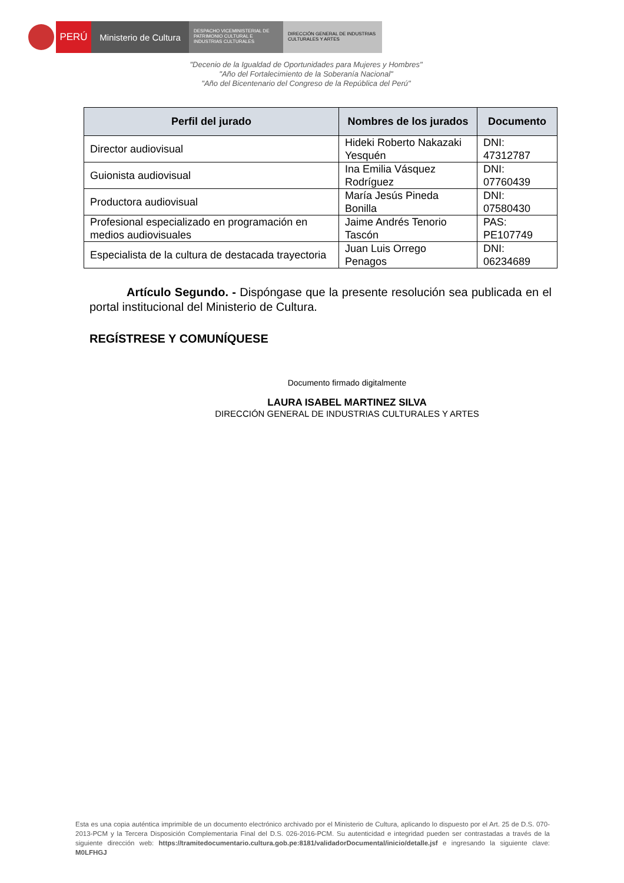PERÚ Ministerio de Cultura
DESPACHO VICEMINISTERIAL DE PATRIMONIO CULTURAL E INDUSTRIAS CULTURALES
DIRECCIÓN GENERAL DE INDUSTRIAS CULTURALES Y ARTES
"Decenio de la Igualdad de Oportunidades para Mujeres y Hombres"
"Año del Fortalecimiento de la Soberanía Nacional"
"Año del Bicentenario del Congreso de la República del Perú"
| Perfil del jurado | Nombres de los jurados | Documento |
| --- | --- | --- |
| Director audiovisual | Hideki Roberto Nakazaki Yesquén | DNI: 47312787 |
| Guionista audiovisual | Ina Emilia Vásquez Rodríguez | DNI: 07760439 |
| Productora audiovisual | María Jesús Pineda Bonilla | DNI: 07580430 |
| Profesional especializado en programación en medios audiovisuales | Jaime Andrés Tenorio Tascón | PAS: PE107749 |
| Especialista de la cultura de destacada trayectoria | Juan Luis Orrego Penagos | DNI: 06234689 |
Artículo Segundo. - Dispóngase que la presente resolución sea publicada en el portal institucional del Ministerio de Cultura.
REGÍSTRESE Y COMUNÍQUESE
Documento firmado digitalmente
LAURA ISABEL MARTINEZ SILVA
DIRECCIÓN GENERAL DE INDUSTRIAS CULTURALES Y ARTES
Esta es una copia auténtica imprimible de un documento electrónico archivado por el Ministerio de Cultura, aplicando lo dispuesto por el Art. 25 de D.S. 070-2013-PCM y la Tercera Disposición Complementaria Final del D.S. 026-2016-PCM. Su autenticidad e integridad pueden ser contrastadas a través de la siguiente dirección web: https://tramitedocumentario.cultura.gob.pe:8181/validadorDocumental/inicio/detalle.jsf e ingresando la siguiente clave: M0LFHGJ